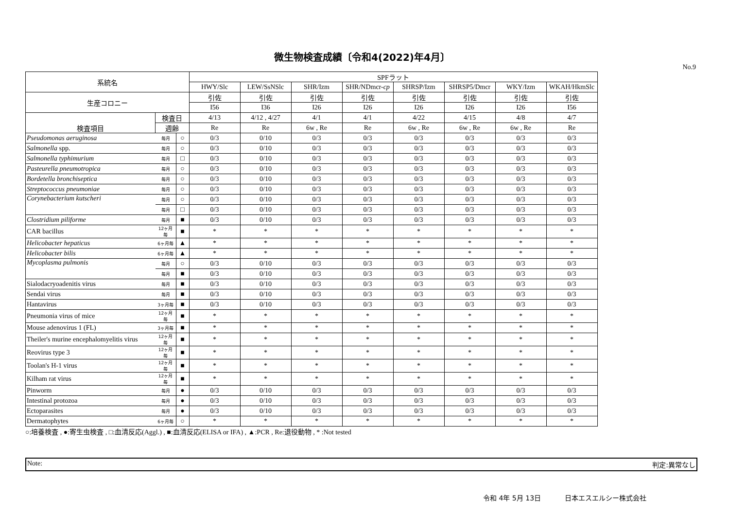微生物検査成績〔令和4(2022)年4月〕
No.9
| 系統名 | | | SPFラット | | | | | | | |
| --- | --- | --- | --- | --- | --- | --- | --- | --- | --- | --- |
| | | | HWY/Slc | LEW/SsNSlc | SHR/Izm | SHR/NDmcr- cp | SHRSP/Izm | SHRSP5/Dmcr | WKY/Izm | WKAH/HkmSlc |
| 生産コロニー | | | 引佐 | 引佐 | 引佐 | 引佐 | 引佐 | 引佐 | 引佐 | 引佐 |
| | | | I56 | I36 | I26 | I26 | I26 | I26 | I26 | I56 |
| 検査項目 | 検査日 | | 4/13 | 4/12 , 4/27 | 4/1 | 4/1 | 4/22 | 4/15 | 4/8 | 4/7 |
| | 週齢 | | Re | Re | 6w , Re | Re | 6w , Re | 6w , Re | 6w , Re | Re |
| Pseudomonas aeruginosa | 毎月 | ○ | 0/3 | 0/10 | 0/3 | 0/3 | 0/3 | 0/3 | 0/3 | 0/3 |
| Salmonella spp. | 毎月 | ○ | 0/3 | 0/10 | 0/3 | 0/3 | 0/3 | 0/3 | 0/3 | 0/3 |
| Salmonella typhimurium | 毎月 | □ | 0/3 | 0/10 | 0/3 | 0/3 | 0/3 | 0/3 | 0/3 | 0/3 |
| Pasteurella pneumotropica | 毎月 | ○ | 0/3 | 0/10 | 0/3 | 0/3 | 0/3 | 0/3 | 0/3 | 0/3 |
| Bordetella bronchiseptica | 毎月 | ○ | 0/3 | 0/10 | 0/3 | 0/3 | 0/3 | 0/3 | 0/3 | 0/3 |
| Streptococcus pneumoniae | 毎月 | ○ | 0/3 | 0/10 | 0/3 | 0/3 | 0/3 | 0/3 | 0/3 | 0/3 |
| Corynebacterium kutscheri | 毎月 | ○ | 0/3 | 0/10 | 0/3 | 0/3 | 0/3 | 0/3 | 0/3 | 0/3 |
| | 毎月 | □ | 0/3 | 0/10 | 0/3 | 0/3 | 0/3 | 0/3 | 0/3 | 0/3 |
| Clostridium piliforme | 毎月 | ■ | 0/3 | 0/10 | 0/3 | 0/3 | 0/3 | 0/3 | 0/3 | 0/3 |
| CAR bacillus | 12ヶ月毎 | ■ | * | * | * | * | * | * | * | * |
| Helicobacter hepaticus | 6ヶ月毎 | ▲ | * | * | * | * | * | * | * | * |
| Helicobacter bilis | 6ヶ月毎 | ▲ | * | * | * | * | * | * | * | * |
| Mycoplasma pulmonis | 毎月 | ○ | 0/3 | 0/10 | 0/3 | 0/3 | 0/3 | 0/3 | 0/3 | 0/3 |
| | 毎月 | ■ | 0/3 | 0/10 | 0/3 | 0/3 | 0/3 | 0/3 | 0/3 | 0/3 |
| Sialodacryoadenitis virus | 毎月 | ■ | 0/3 | 0/10 | 0/3 | 0/3 | 0/3 | 0/3 | 0/3 | 0/3 |
| Sendai virus | 毎月 | ■ | 0/3 | 0/10 | 0/3 | 0/3 | 0/3 | 0/3 | 0/3 | 0/3 |
| Hantavirus | 3ヶ月毎 | ■ | 0/3 | 0/10 | 0/3 | 0/3 | 0/3 | 0/3 | 0/3 | 0/3 |
| Pneumonia virus of mice | 12ヶ月毎 | ■ | * | * | * | * | * | * | * | * |
| Mouse adenovirus 1 (FL) | 3ヶ月毎 | ■ | * | * | * | * | * | * | * | * |
| Theiler's murine encephalomyelitis virus | 12ヶ月毎 | ■ | * | * | * | * | * | * | * | * |
| Reovirus type 3 | 12ヶ月毎 | ■ | * | * | * | * | * | * | * | * |
| Toolan's H-1 virus | 12ヶ月毎 | ■ | * | * | * | * | * | * | * | * |
| Kilham rat virus | 12ヶ月毎 | ■ | * | * | * | * | * | * | * | * |
| Pinworm | 毎月 | ● | 0/3 | 0/10 | 0/3 | 0/3 | 0/3 | 0/3 | 0/3 | 0/3 |
| Intestinal protozoa | 毎月 | ● | 0/3 | 0/10 | 0/3 | 0/3 | 0/3 | 0/3 | 0/3 | 0/3 |
| Ectoparasites | 毎月 | ● | 0/3 | 0/10 | 0/3 | 0/3 | 0/3 | 0/3 | 0/3 | 0/3 |
| Dermatophytes | 6ヶ月毎 | ○ | * | * | * | * | * | * | * | * |
○:培養検査 , ●:寄生虫検査 , □:血清反応(Aggl.) , ■:血清反応(ELISA or IFA) , ▲:PCR , Re:退役動物 , * :Not tested
Note: 判定:異常なし
令和 4年 5月 13日 日本エスエルシー株式会社